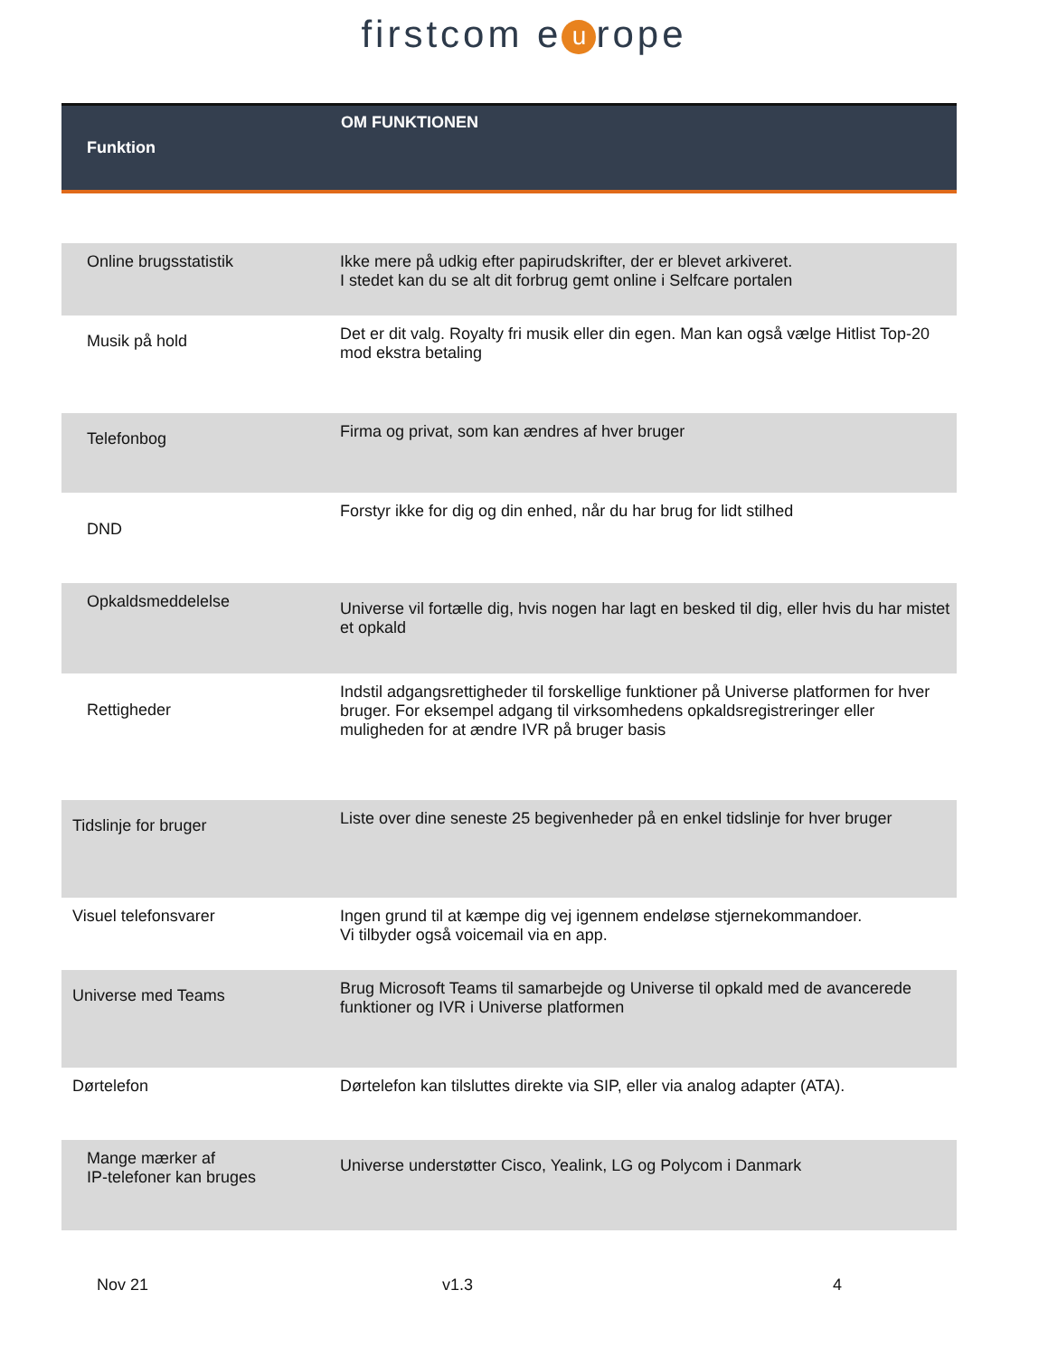firstcom e u rope
| Funktion | OM FUNKTIONEN |
| --- | --- |
| Online brugsstatistik | Ikke mere på udkig efter papirudskrifter, der er blevet arkiveret. I stedet kan du se alt dit forbrug gemt online i Selfcare portalen |
| Musik på hold | Det er dit valg. Royalty fri musik eller din egen. Man kan også vælge Hitlist Top-20 mod ekstra betaling |
| Telefonbog | Firma og privat, som kan ændres af hver bruger |
| DND | Forstyr ikke for dig og din enhed, når du har brug for lidt stilhed |
| Opkaldsmeddelelse | Universe vil fortælle dig, hvis nogen har lagt en besked til dig, eller hvis du har mistet et opkald |
| Rettigheder | Indstil adgangsrettigheder til forskellige funktioner på Universe platformen for hver bruger. For eksempel adgang til virksomhedens opkaldsregistreringer eller muligheden for at ændre IVR på bruger basis |
| Tidslinje for bruger | Liste over dine seneste 25 begivenheder på en enkel tidslinje for hver bruger |
| Visuel telefonsvarer | Ingen grund til at kæmpe dig vej igennem endeløse stjernekommandoer. Vi tilbyder også voicemail via en app. |
| Universe med Teams | Brug Microsoft Teams til samarbejde og Universe til opkald med de avancerede funktioner og IVR i Universe platformen |
| Dørtelefon | Dørtelefon kan tilsluttes direkte via SIP, eller via analog adapter (ATA). |
| Mange mærker af IP-telefoner kan bruges | Universe understøtter Cisco, Yealink, LG og Polycom i Danmark |
Nov 21 v1.3 4